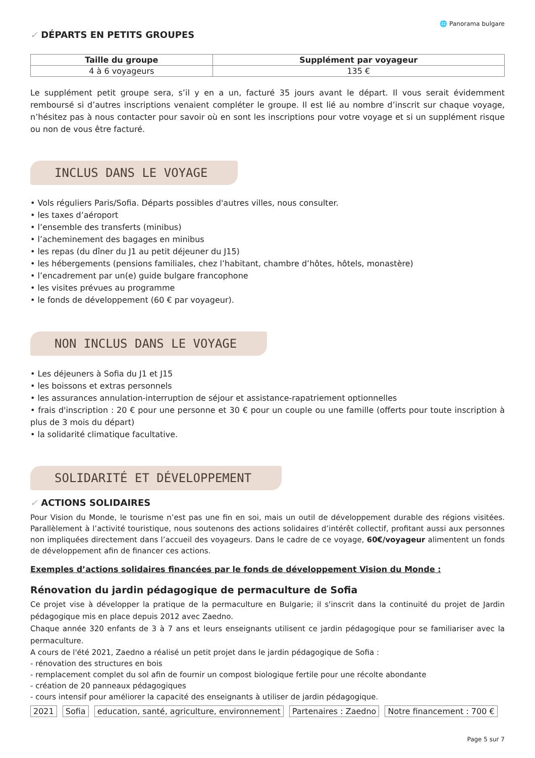🌐 Panorama bulgare
✓ DÉPARTS EN PETITS GROUPES
| Taille du groupe | Supplément par voyageur |
| --- | --- |
| 4 à 6 voyageurs | 135 € |
Le supplément petit groupe sera, s’il y en a un, facturé 35 jours avant le départ. Il vous serait évidemment remboursé si d’autres inscriptions venaient compléter le groupe. Il est lié au nombre d’inscrit sur chaque voyage, n’hésitez pas à nous contacter pour savoir où en sont les inscriptions pour votre voyage et si un supplément risque ou non de vous être facturé.
INCLUS DANS LE VOYAGE
• Vols réguliers Paris/Sofia. Départs possibles d'autres villes, nous consulter.
• les taxes d’aéroport
• l’ensemble des transferts (minibus)
• l’acheminement des bagages en minibus
• les repas (du dîner du J1 au petit déjeuner du J15)
• les hébergements (pensions familiales, chez l’habitant, chambre d’hôtes, hôtels, monastère)
• l’encadrement par un(e) guide bulgare francophone
• les visites prévues au programme
• le fonds de développement (60 € par voyageur).
NON INCLUS DANS LE VOYAGE
• Les déjeuners à Sofia du J1 et J15
• les boissons et extras personnels
• les assurances annulation-interruption de séjour et assistance-rapatriement optionnelles
• frais d'inscription : 20 € pour une personne et 30 € pour un couple ou une famille (offerts pour toute inscription à plus de 3 mois du départ)
• la solidarité climatique facultative.
SOLIDARITÉ ET DÉVELOPPEMENT
✓ ACTIONS SOLIDAIRES
Pour Vision du Monde, le tourisme n’est pas une fin en soi, mais un outil de développement durable des régions visitées. Parallèlement à l’activité touristique, nous soutenons des actions solidaires d’intérêt collectif, profitant aussi aux personnes non impliquées directement dans l’accueil des voyageurs. Dans le cadre de ce voyage, 60€/voyageur alimentent un fonds de développement afin de financer ces actions.
Exemples d’actions solidaires financées par le fonds de développement Vision du Monde :
Rénovation du jardin pédagogique de permaculture de Sofia
Ce projet vise à développer la pratique de la permaculture en Bulgarie; il s'inscrit dans la continuité du projet de Jardin pédagogique mis en place depuis 2012 avec Zaedno.
Chaque année 320 enfants de 3 à 7 ans et leurs enseignants utilisent ce jardin pédagogique pour se familiariser avec la permaculture.
A cours de l'été 2021, Zaedno a réalisé un petit projet dans le jardin pédagogique de Sofia :
- rénovation des structures en bois
- remplacement complet du sol afin de fournir un compost biologique fertile pour une récolte abondante
- création de 20 panneaux pédagogiques
- cours intensif pour améliorer la capacité des enseignants à utiliser de jardin pédagogique.
2021 Sofia education, santé, agriculture, environnement Partenaires : Zaedno Notre financement : 700 €
Page 5 sur 7